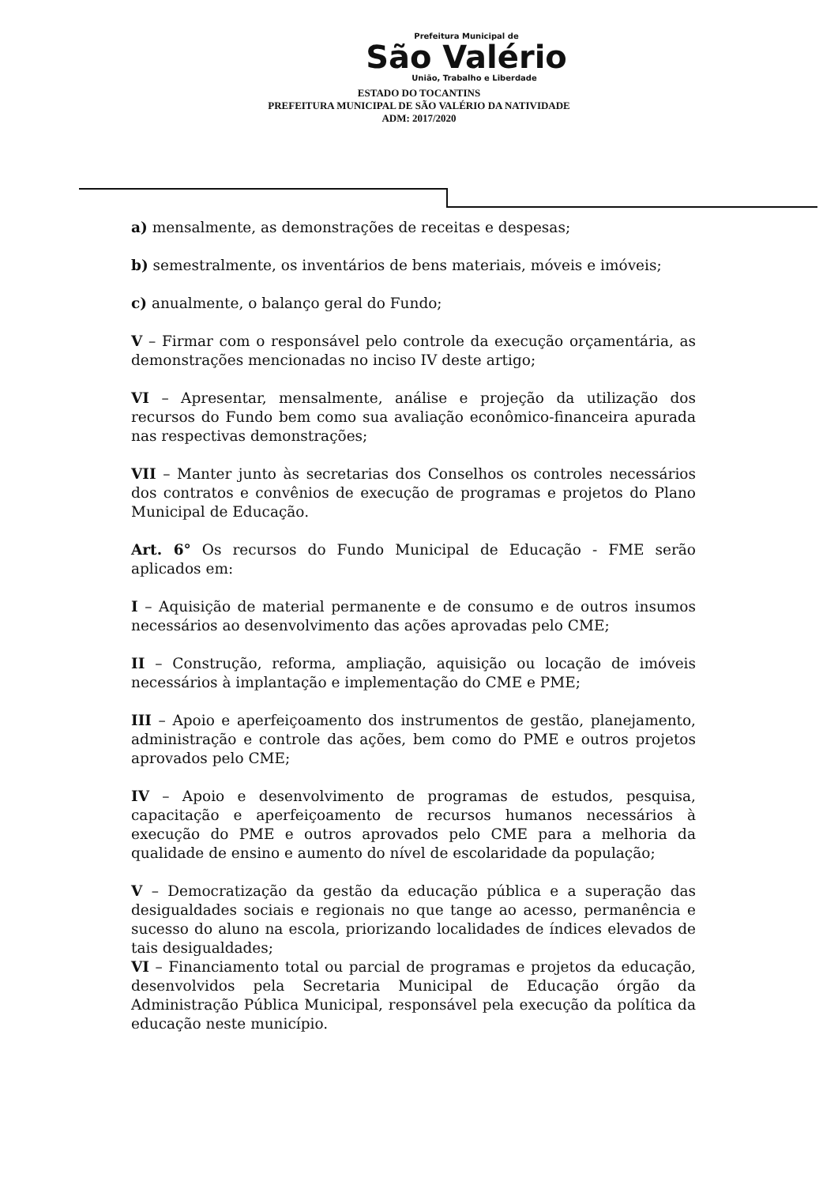Prefeitura Municipal de
São Valério
União, Trabalho e Liberdade
ESTADO DO TOCANTINS
PREFEITURA MUNICIPAL DE SÃO VALÉRIO DA NATIVIDADE
ADM: 2017/2020
a) mensalmente, as demonstrações de receitas e despesas;
b) semestralmente, os inventários de bens materiais, móveis e imóveis;
c) anualmente, o balanço geral do Fundo;
V – Firmar com o responsável pelo controle da execução orçamentária, as demonstrações mencionadas no inciso IV deste artigo;
VI – Apresentar, mensalmente, análise e projeção da utilização dos recursos do Fundo bem como sua avaliação econômico-financeira apurada nas respectivas demonstrações;
VII – Manter junto às secretarias dos Conselhos os controles necessários dos contratos e convênios de execução de programas e projetos do Plano Municipal de Educação.
Art. 6° Os recursos do Fundo Municipal de Educação - FME serão aplicados em:
I – Aquisição de material permanente e de consumo e de outros insumos necessários ao desenvolvimento das ações aprovadas pelo CME;
II – Construção, reforma, ampliação, aquisição ou locação de imóveis necessários à implantação e implementação do CME e PME;
III – Apoio e aperfeiçoamento dos instrumentos de gestão, planejamento, administração e controle das ações, bem como do PME e outros projetos aprovados pelo CME;
IV – Apoio e desenvolvimento de programas de estudos, pesquisa, capacitação e aperfeiçoamento de recursos humanos necessários à execução do PME e outros aprovados pelo CME para a melhoria da qualidade de ensino e aumento do nível de escolaridade da população;
V – Democratização da gestão da educação pública e a superação das desigualdades sociais e regionais no que tange ao acesso, permanência e sucesso do aluno na escola, priorizando localidades de índices elevados de tais desigualdades;
VI – Financiamento total ou parcial de programas e projetos da educação, desenvolvidos pela Secretaria Municipal de Educação órgão da Administração Pública Municipal, responsável pela execução da política da educação neste município.